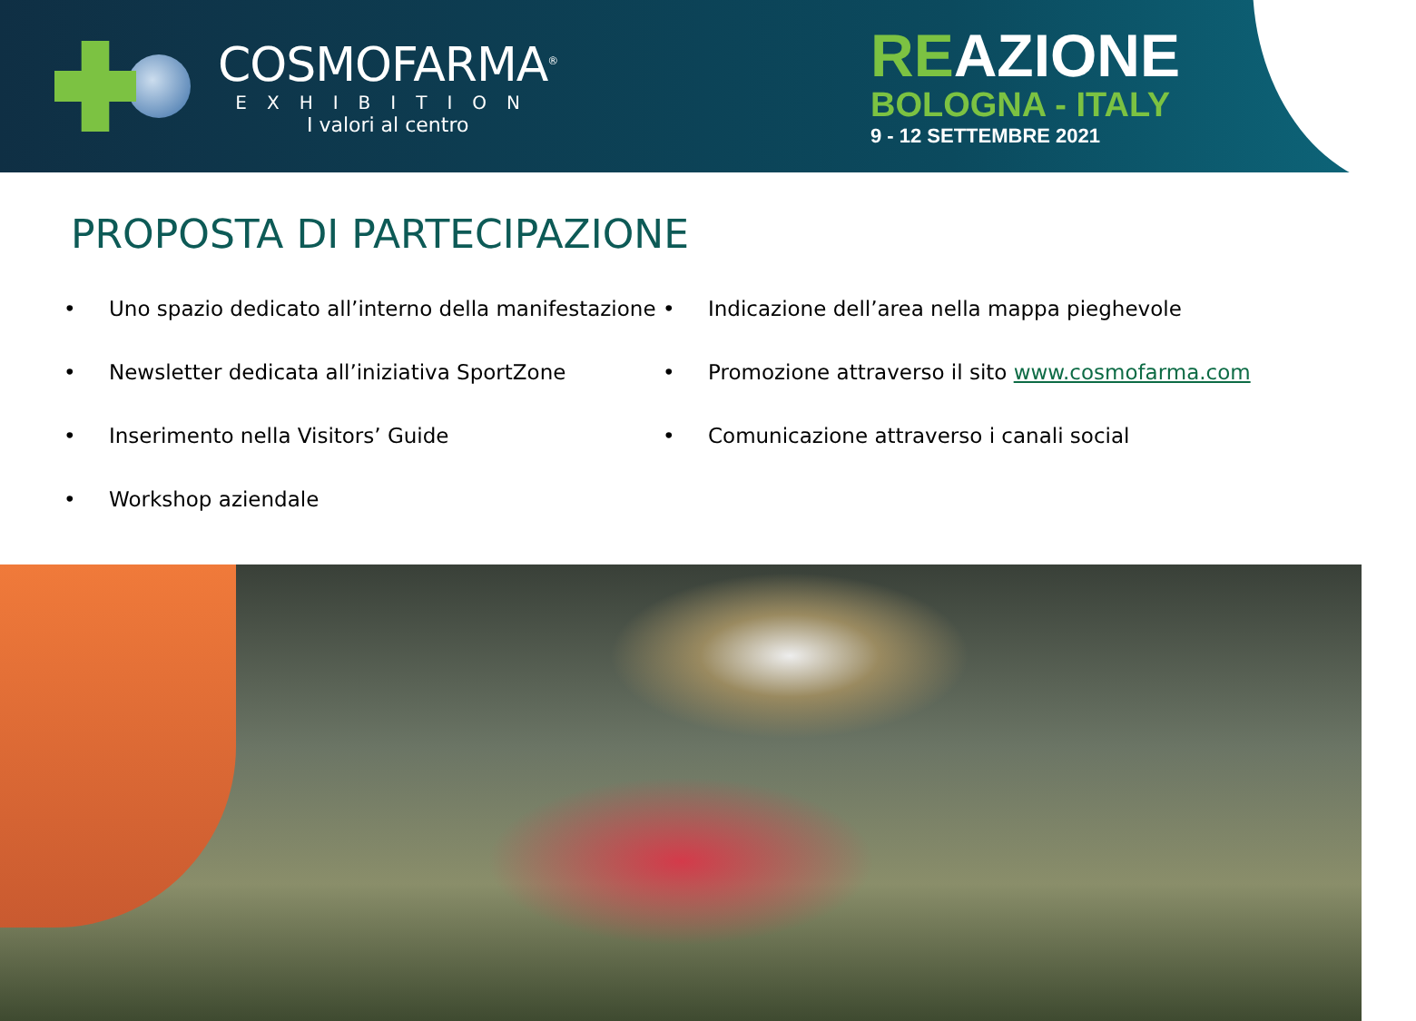COSMOFARMA<sup>®</sup>
EXHIBITION
I valori al centro
REAZIONE
BOLOGNA - ITALY
9 - 12 SETTEMBRE 2021
PROPOSTA DI PARTECIPAZIONE
• Uno spazio dedicato all’interno della manifestazione
• Newsletter dedicata all’iniziativa SportZone
• Inserimento nella Visitors’ Guide
• Workshop aziendale
• Indicazione dell’area nella mappa pieghevole
• Promozione attraverso il sito www.cosmofarma.com
• Comunicazione attraverso i canali social